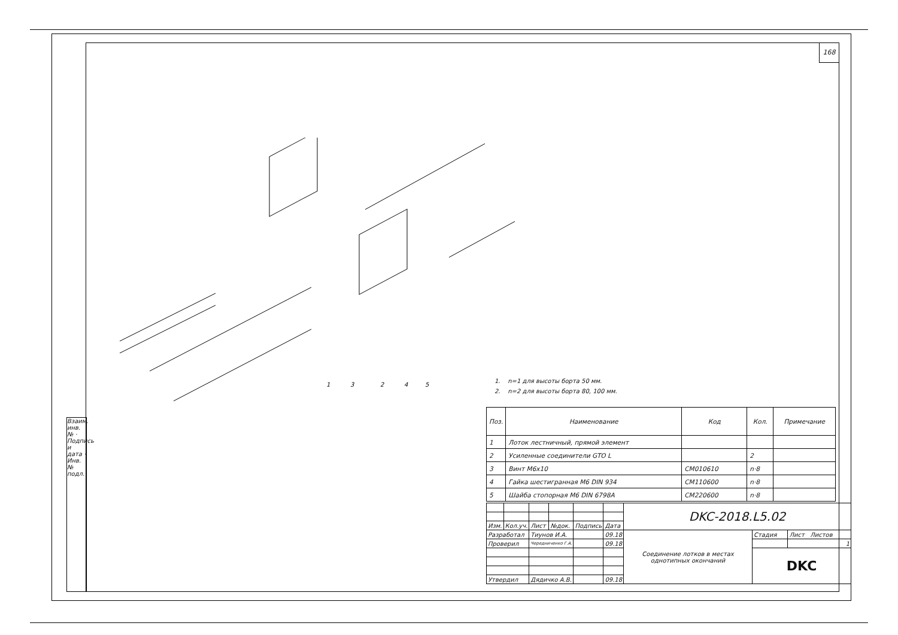168
Взаим. инв. № · Подпись и дата · Инв. № подл.
1
3
2
4
5
1. n=1 для высоты борта 50 мм.
2. n=2 для высоты борта 80, 100 мм.
| Поз. | Наименование | Код | Кол. | Примечание |
| --- | --- | --- | --- | --- |
| 1 | Лоток лестничный, прямой элемент | | | |
| 2 | Усиленные соединители GTO L | | 2 | |
| 3 | Винт М6х10 | CM010610 | n·8 | |
| 4 | Гайка шестигранная М6 DIN 934 | CM110600 | n·8 | |
| 5 | Шайба стопорная М6 DIN 6798A | CM220600 | n·8 | |
| | | | | | | DKC-2018.L5.02 | | |
| Изм. | Кол.уч. | Лист | №док. | Подпись | Дата | | | |
| Разработал | | Тиунов И.А. | | | 09.18 | Соединение лотков в местах однотипных окончаний | Стадия | Лист Листов |
| Проверил | | Чередниченко Г.А. | | | 09.18 | | | 1 |
| | | | | | | | DKC | |
| Утвердил | | Дядичко А.В. | | | 09.18 | | | |